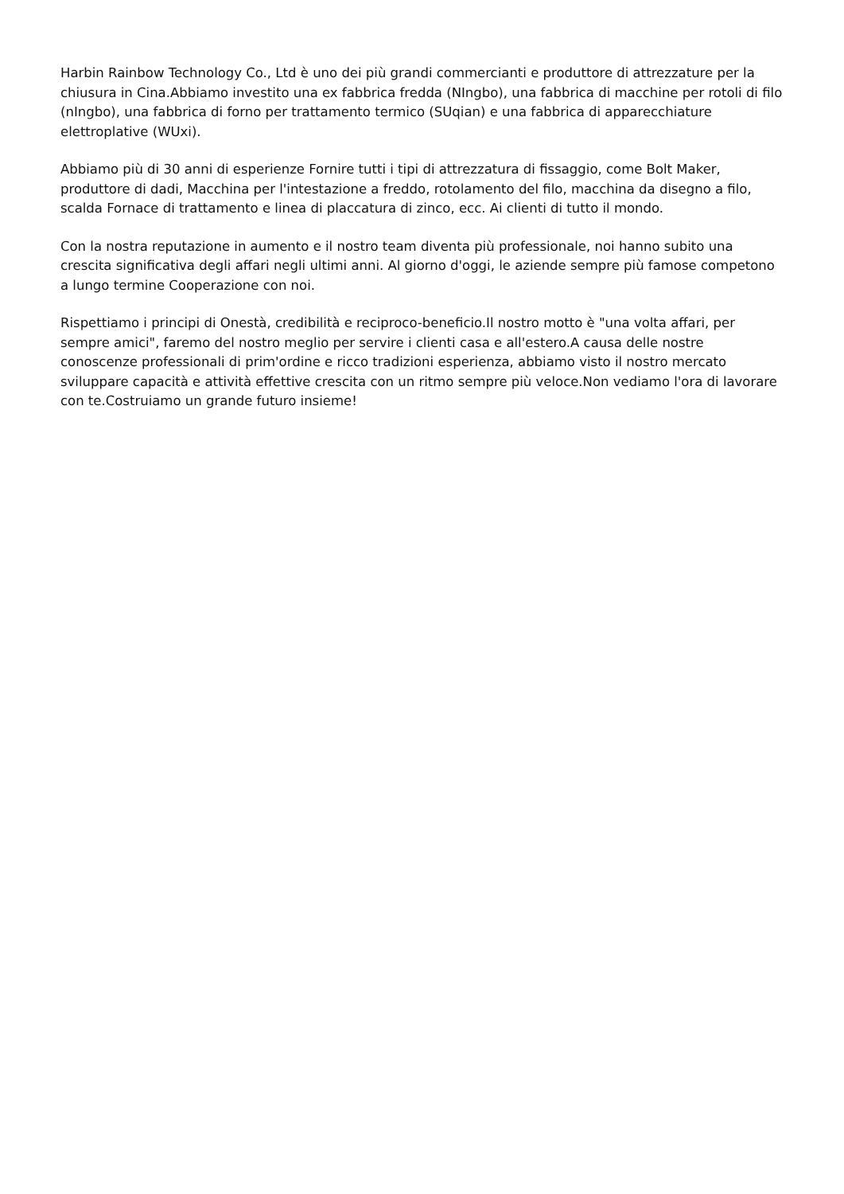Harbin Rainbow Technology Co., Ltd è uno dei più grandi commercianti e produttore di attrezzature per la chiusura in Cina.Abbiamo investito una ex fabbrica fredda (NIngbo), una fabbrica di macchine per rotoli di filo (nIngbo), una fabbrica di forno per trattamento termico (SUqian) e una fabbrica di apparecchiature elettroplative (WUxi).
Abbiamo più di 30 anni di esperienze Fornire tutti i tipi di attrezzatura di fissaggio, come Bolt Maker, produttore di dadi, Macchina per l'intestazione a freddo, rotolamento del filo, macchina da disegno a filo, scalda Fornace di trattamento e linea di placcatura di zinco, ecc. Ai clienti di tutto il mondo.
Con la nostra reputazione in aumento e il nostro team diventa più professionale, noi hanno subito una crescita significativa degli affari negli ultimi anni. Al giorno d'oggi, le aziende sempre più famose competono a lungo termine Cooperazione con noi.
Rispettiamo i principi di Onestà, credibilità e reciproco-beneficio.Il nostro motto è "una volta affari, per sempre amici", faremo del nostro meglio per servire i clienti casa e all'estero.A causa delle nostre conoscenze professionali di prim'ordine e ricco tradizioni esperienza, abbiamo visto il nostro mercato sviluppare capacità e attività effettive crescita con un ritmo sempre più veloce.Non vediamo l'ora di lavorare con te.Costruiamo un grande futuro insieme!